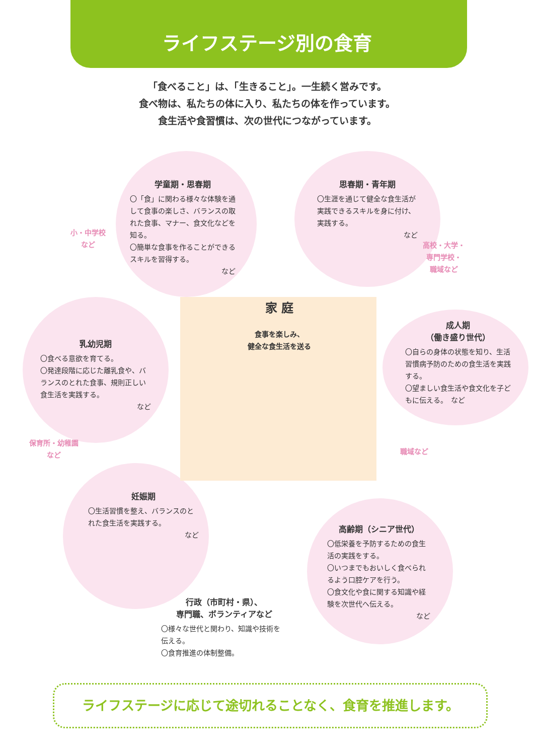ライフステージ別の食育
「食べること」は、「生きること」。一生続く営みです。
食べ物は、私たちの体に入り、私たちの体を作っています。
食生活や食習慣は、次の世代につながっています。
学童期・思春期
〇「食」に関わる様々な体験を通して食事の楽しさ、バランスの取れた食事、マナー、食文化などを知る。
〇簡単な食事を作ることができるスキルを習得する。
など
小・中学校
など
思春期・青年期
〇生涯を通じて健全な食生活が実践できるスキルを身に付け、実践する。
など
高校・大学・
専門学校・
職域など
乳幼児期
〇食べる意欲を育てる。
〇発達段階に応じた離乳食や、バランスのとれた食事、規則正しい食生活を実践する。
など
保育所・幼稚園
など
家 庭
食事を楽しみ、
健全な食生活を送る
成人期
（働き盛り世代）
〇自らの身体の状態を知り、生活習慣病予防のための食生活を実践する。
〇望ましい食生活や食文化を子どもに伝える。　など
職域など
妊娠期
〇生活習慣を整え、バランスのとれた食生活を実践する。
など
高齢期（シニア世代）
〇低栄養を予防するための食生活の実践をする。
〇いつまでもおいしく食べられるよう口腔ケアを行う。
〇食文化や食に関する知識や経験を次世代へ伝える。
など
行政（市町村・県）、
専門職、ボランティアなど
〇様々な世代と関わり、知識や技術を伝える。
〇食育推進の体制整備。
ライフステージに応じて途切れることなく、食育を推進します。